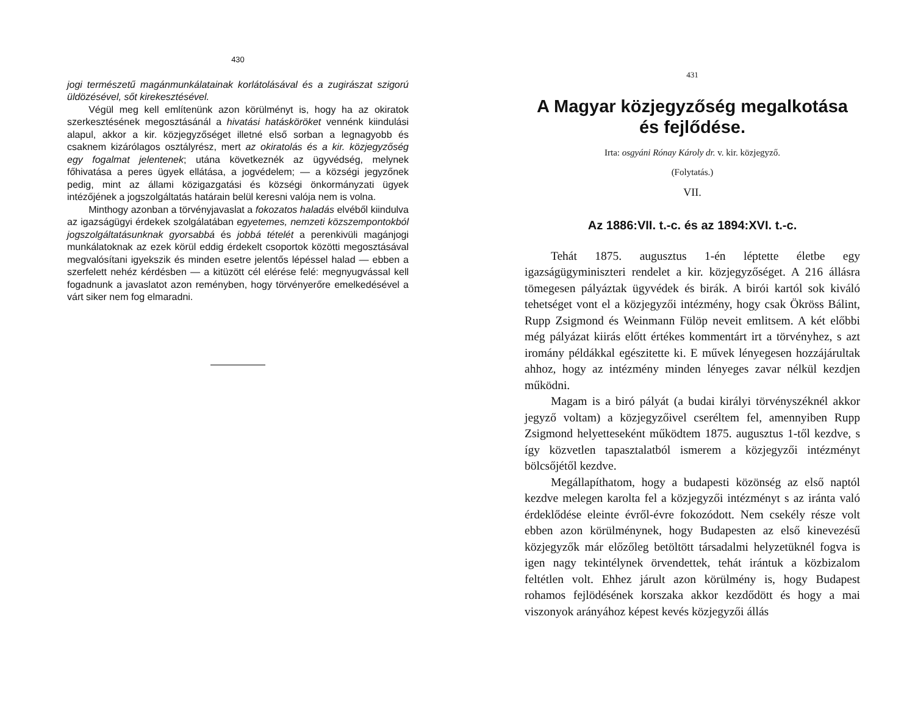430
jogi természetű magánmunkálatainak korlátolásával és a zugirászat szigorú üldözésével, sőt kirekesztésével.
Végül meg kell említenünk azon körülményt is, hogy ha az okiratok szerkesztésének megosztásánál a hivatási hatásköröket vennénk kiindulási alapul, akkor a kir. közjegyzőséget illetné első sorban a legnagyobb és csaknem kizárólagos osztályrész, mert az okiratolás és a kir. közjegyzőség egy fogalmat jelentenek; utána következnék az ügyvédség, melynek főhivatása a peres ügyek ellátása, a jogvédelem; — a községi jegyzőnek pedig, mint az állami közigazgatási és községi önkormányzati ügyek intézőjének a jogszolgáltatás határain belül keresni valója nem is volna.
Minthogy azonban a törvényjavaslat a fokozatos haladás elvéből kiindulva az igazságügyi érdekek szolgálatában egyetemes, nemzeti közszempontokból jogszolgáltatásunknak gyorsabbá és jobbá tételét a perenkivüli magánjogi munkálatoknak az ezek körül eddig érdekelt csoportok közötti megosztásával megvalósítani igyekszik és minden esetre jelentős lépéssel halad — ebben a szerfelett nehéz kérdésben — a kitüzött cél elérése felé: megnyugvással kell fogadnunk a javaslatot azon reményben, hogy törvényerőre emelkedésével a várt siker nem fog elmaradni.
431
A Magyar közjegyzőség megalkotása és fejlődése.
Irta: osgyáni Rónay Károly dr. v. kir. közjegyző.
(Folytatás.)
VII.
Az 1886:VII. t.-c. és az 1894:XVI. t.-c.
Tehát 1875. augusztus 1-én léptette életbe egy igazságügyminiszteri rendelet a kir. közjegyzőséget. A 216 állásra tömegesen pályáztak ügyvédek és birák. A birói kartól sok kiváló tehetséget vont el a közjegyzői intézmény, hogy csak Ökröss Bálint, Rupp Zsigmond és Weinmann Fülöp neveit emlitsem. A két előbbi még pályázat kiirás előtt értékes kommentárt irt a törvényhez, s azt iromány példákkal egészitette ki. E művek lényegesen hozzájárultak ahhoz, hogy az intézmény minden lényeges zavar nélkül kezdjen működni.
Magam is a biró pályát (a budai királyi törvényszéknél akkor jegyző voltam) a közjegyzőivel cseréltem fel, amennyiben Rupp Zsigmond helyetteseként működtem 1875. augusztus 1-től kezdve, s így közvetlen tapasztalatból ismerem a közjegyzői intézményt bölcsőjétől kezdve.
Megállapíthatom, hogy a budapesti közönség az első naptól kezdve melegen karolta fel a közjegyzői intézményt s az iránta való érdeklődése eleinte évről-évre fokozódott. Nem csekély része volt ebben azon körülménynek, hogy Budapesten az első kinevezésű közjegyzők már előzőleg betöltött társadalmi helyzetüknél fogva is igen nagy tekintélynek örvendettek, tehát irántuk a közbizalom feltétlen volt. Ehhez járult azon körülmény is, hogy Budapest rohamos fejlödésének korszaka akkor kezdődött és hogy a mai viszonyok arányához képest kevés közjegyzői állás